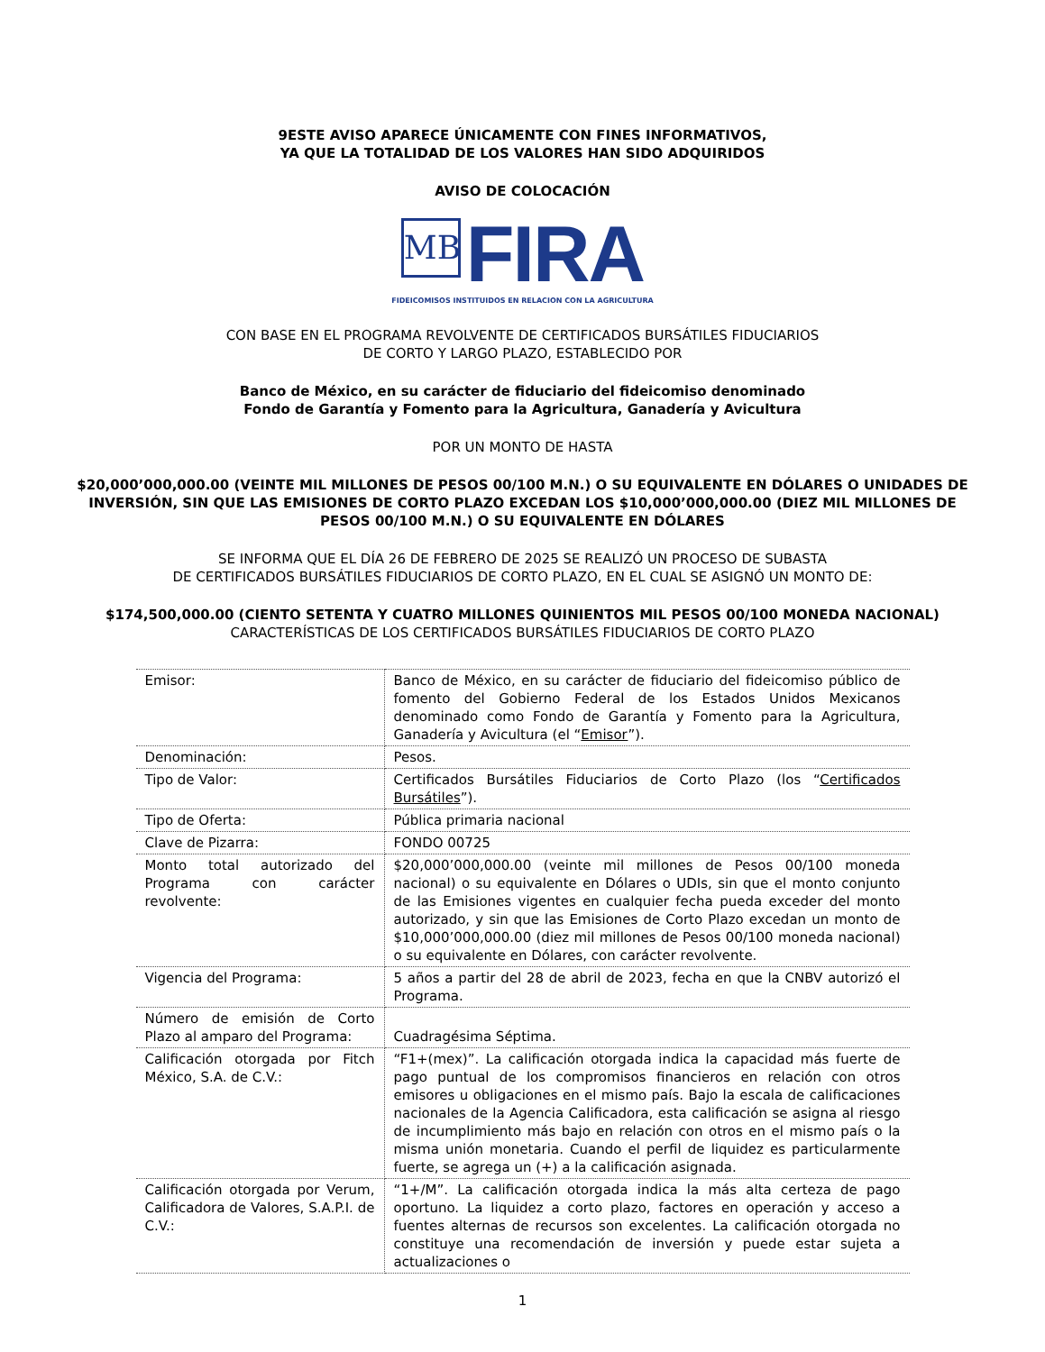9ESTE AVISO APARECE ÚNICAMENTE CON FINES INFORMATIVOS,
YA QUE LA TOTALIDAD DE LOS VALORES HAN SIDO ADQUIRIDOS
AVISO DE COLOCACIÓN
MB FIRA
FIDEICOMISOS INSTITUIDOS EN RELACION CON LA AGRICULTURA
CON BASE EN EL PROGRAMA REVOLVENTE DE CERTIFICADOS BURSÁTILES FIDUCIARIOS
DE CORTO Y LARGO PLAZO, ESTABLECIDO POR
Banco de México, en su carácter de fiduciario del fideicomiso denominado
Fondo de Garantía y Fomento para la Agricultura, Ganadería y Avicultura
POR UN MONTO DE HASTA
$20,000’000,000.00 (VEINTE MIL MILLONES DE PESOS 00/100 M.N.) O SU EQUIVALENTE EN DÓLARES O UNIDADES DE INVERSIÓN, SIN QUE LAS EMISIONES DE CORTO PLAZO EXCEDAN LOS $10,000’000,000.00 (DIEZ MIL MILLONES DE PESOS 00/100 M.N.) O SU EQUIVALENTE EN DÓLARES
SE INFORMA QUE EL DÍA 26 DE FEBRERO DE 2025 SE REALIZÓ UN PROCESO DE SUBASTA
DE CERTIFICADOS BURSÁTILES FIDUCIARIOS DE CORTO PLAZO, EN EL CUAL SE ASIGNÓ UN MONTO DE:
$174,500,000.00 (CIENTO SETENTA Y CUATRO MILLONES QUINIENTOS MIL PESOS 00/100 MONEDA NACIONAL)
CARACTERÍSTICAS DE LOS CERTIFICADOS BURSÁTILES FIDUCIARIOS DE CORTO PLAZO
| Emisor: | Banco de México, en su carácter de fiduciario del fideicomiso público de fomento del Gobierno Federal de los Estados Unidos Mexicanos denominado como Fondo de Garantía y Fomento para la Agricultura, Ganadería y Avicultura (el “ Emisor ”). |
| Denominación: | Pesos. |
| Tipo de Valor: | Certificados Bursátiles Fiduciarios de Corto Plazo (los “ Certificados Bursátiles ”). |
| Tipo de Oferta: | Pública primaria nacional |
| Clave de Pizarra: | FONDO 00725 |
| Monto total autorizado del Programa con carácter revolvente: | $20,000’000,000.00 (veinte mil millones de Pesos 00/100 moneda nacional) o su equivalente en Dólares o UDIs, sin que el monto conjunto de las Emisiones vigentes en cualquier fecha pueda exceder del monto autorizado, y sin que las Emisiones de Corto Plazo excedan un monto de $10,000’000,000.00 (diez mil millones de Pesos 00/100 moneda nacional) o su equivalente en Dólares, con carácter revolvente. |
| Vigencia del Programa: | 5 años a partir del 28 de abril de 2023, fecha en que la CNBV autorizó el Programa. |
| Número de emisión de Corto Plazo al amparo del Programa: | Cuadragésima Séptima. |
| Calificación otorgada por Fitch México, S.A. de C.V.: | “F1+(mex)”. La calificación otorgada indica la capacidad más fuerte de pago puntual de los compromisos financieros en relación con otros emisores u obligaciones en el mismo país. Bajo la escala de calificaciones nacionales de la Agencia Calificadora, esta calificación se asigna al riesgo de incumplimiento más bajo en relación con otros en el mismo país o la misma unión monetaria. Cuando el perfil de liquidez es particularmente fuerte, se agrega un (+) a la calificación asignada. |
| Calificación otorgada por Verum, Calificadora de Valores, S.A.P.I. de C.V.: | “1+/M”. La calificación otorgada indica la más alta certeza de pago oportuno. La liquidez a corto plazo, factores en operación y acceso a fuentes alternas de recursos son excelentes. La calificación otorgada no constituye una recomendación de inversión y puede estar sujeta a actualizaciones o |
1